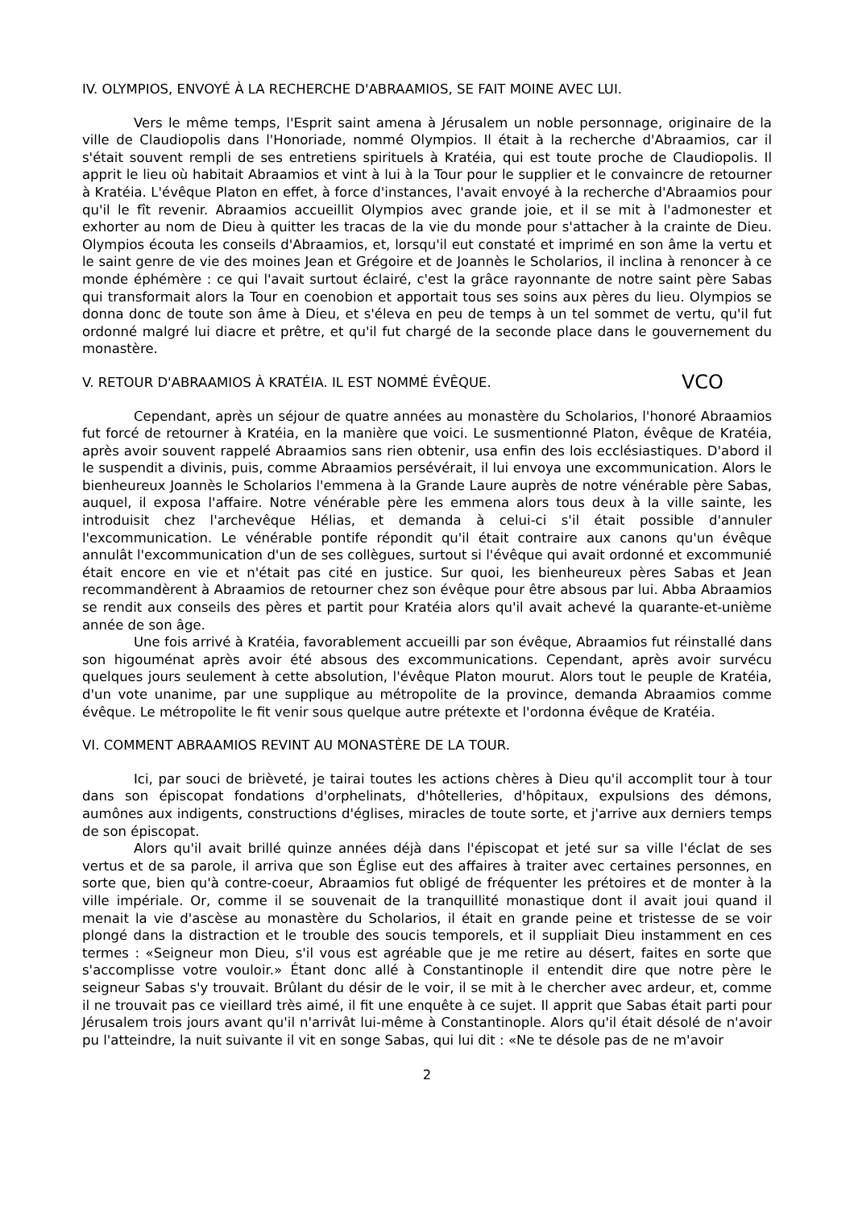IV. OLYMPIOS, ENVOYÉ À LA RECHERCHE D'ABRAAMIOS, SE FAIT MOINE AVEC LUI.
Vers le même temps, l'Esprit saint amena à Jérusalem un noble personnage, originaire de la ville de Claudiopolis dans l'Honoriade, nommé Olympios. Il était à la recherche d'Abraamios, car il s'était souvent rempli de ses entretiens spirituels à Kratéia, qui est toute proche de Claudiopolis. Il apprit le lieu où habitait Abraamios et vint à lui à la Tour pour le supplier et le convaincre de retourner à Kratéia. L'évêque Platon en effet, à force d'instances, l'avait envoyé à la recherche d'Abraamios pour qu'il le fît revenir. Abraamios accueillit Olympios avec grande joie, et il se mit à l'admonester et exhorter au nom de Dieu à quitter les tracas de la vie du monde pour s'attacher à la crainte de Dieu. Olympios écouta les conseils d'Abraamios, et, lorsqu'il eut constaté et imprimé en son âme la vertu et le saint genre de vie des moines Jean et Grégoire et de Joannès le Scholarios, il inclina à renoncer à ce monde éphémère : ce qui l'avait surtout éclairé, c'est la grâce rayonnante de notre saint père Sabas qui transformait alors la Tour en coenobion et apportait tous ses soins aux pères du lieu. Olympios se donna donc de toute son âme à Dieu, et s'éleva en peu de temps à un tel sommet de vertu, qu'il fut ordonné malgré lui diacre et prêtre, et qu'il fut chargé de la seconde place dans le gouvernement du monastère.
V. RETOUR D'ABRAAMIOS À KRATÉIA. IL EST NOMMÉ ÉVÊQUE. VCO
Cependant, après un séjour de quatre années au monastère du Scholarios, l'honoré Abraamios fut forcé de retourner à Kratéia, en la manière que voici. Le susmentionné Platon, évêque de Kratéia, après avoir souvent rappelé Abraamios sans rien obtenir, usa enfin des lois ecclésiastiques. D'abord il le suspendit a divinis, puis, comme Abraamios persévérait, il lui envoya une excommunication. Alors le bienheureux Joannès le Scholarios l'emmena à la Grande Laure auprès de notre vénérable père Sabas, auquel, il exposa l'affaire. Notre vénérable père les emmena alors tous deux à la ville sainte, les introduisit chez l'archevêque Hélias, et demanda à celui-ci s'il était possible d'annuler l'excommunication. Le vénérable pontife répondit qu'il était contraire aux canons qu'un évêque annulât l'excommunication d'un de ses collègues, surtout si l'évêque qui avait ordonné et excommunié était encore en vie et n'était pas cité en justice. Sur quoi, les bienheureux pères Sabas et Jean recommandèrent à Abraamios de retourner chez son évêque pour être absous par lui. Abba Abraamios se rendit aux conseils des pères et partit pour Kratéia alors qu'il avait achevé la quarante-et-unième année de son âge.
Une fois arrivé à Kratéia, favorablement accueilli par son évêque, Abraamios fut réinstallé dans son higouménat après avoir été absous des excommunications. Cependant, après avoir survécu quelques jours seulement à cette absolution, l'évêque Platon mourut. Alors tout le peuple de Kratéia, d'un vote unanime, par une supplique au métropolite de la province, demanda Abraamios comme évêque. Le métropolite le fit venir sous quelque autre prétexte et l'ordonna évêque de Kratéia.
VI. COMMENT ABRAAMIOS REVINT AU MONASTÈRE DE LA TOUR.
Ici, par souci de brièveté, je tairai toutes les actions chères à Dieu qu'il accomplit tour à tour dans son épiscopat fondations d'orphelinats, d'hôtelleries, d'hôpitaux, expulsions des démons, aumônes aux indigents, constructions d'églises, miracles de toute sorte, et j'arrive aux derniers temps de son épiscopat.
Alors qu'il avait brillé quinze années déjà dans l'épiscopat et jeté sur sa ville l'éclat de ses vertus et de sa parole, il arriva que son Église eut des affaires à traiter avec certaines personnes, en sorte que, bien qu'à contre-coeur, Abraamios fut obligé de fréquenter les prétoires et de monter à la ville impériale. Or, comme il se souvenait de la tranquillité monastique dont il avait joui quand il menait la vie d'ascèse au monastère du Scholarios, il était en grande peine et tristesse de se voir plongé dans la distraction et le trouble des soucis temporels, et il suppliait Dieu instamment en ces termes : «Seigneur mon Dieu, s'il vous est agréable que je me retire au désert, faites en sorte que s'accomplisse votre vouloir.» Étant donc allé à Constantinople il entendit dire que notre père le seigneur Sabas s'y trouvait. Brûlant du désir de le voir, il se mit à le chercher avec ardeur, et, comme il ne trouvait pas ce vieillard très aimé, il fit une enquête à ce sujet. Il apprit que Sabas était parti pour Jérusalem trois jours avant qu'il n'arrivât lui-même à Constantinople. Alors qu'il était désolé de n'avoir pu l'atteindre, la nuit suivante il vit en songe Sabas, qui lui dit : «Ne te désole pas de ne m'avoir
2